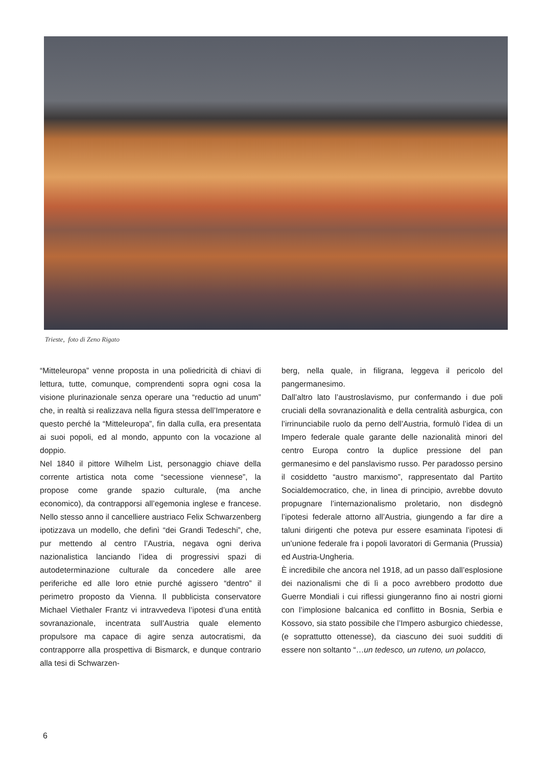Trieste, foto di Zeno Rigato
“Mitteleuropa” venne proposta in una poliedricità di chiavi di lettura, tutte, comunque, comprendenti sopra ogni cosa la visione plurinazionale senza operare una “reductio ad unum” che, in realtà si realizzava nella figura stessa dell’Imperatore e questo perché la “Mitteleuropa”, fin dalla culla, era presentata ai suoi popoli, ed al mondo, appunto con la vocazione al doppio.
Nel 1840 il pittore Wilhelm List, personaggio chiave della corrente artistica nota come “secessione viennese”, la propose come grande spazio culturale, (ma anche economico), da contrapporsi all’egemonia inglese e francese. Nello stesso anno il cancelliere austriaco Felix Schwarzenberg ipotizzava un modello, che definì “dei Grandi Tedeschi”, che, pur mettendo al centro l’Austria, negava ogni deriva nazionalistica lanciando l’idea di progressivi spazi di autodeterminazione culturale da concedere alle aree periferiche ed alle loro etnie purché agissero “dentro” il perimetro proposto da Vienna. Il pubblicista conservatore Michael Viethaler Frantz vi intravvedeva l’ipotesi d’una entità sovranazionale, incentrata sull’Austria quale elemento propulsore ma capace di agire senza autocratismi, da contrapporre alla prospettiva di Bismarck, e dunque contrario alla tesi di Schwarzen-
berg, nella quale, in filigrana, leggeva il pericolo del pangermanesimo.
Dall’altro lato l’austroslavismo, pur confermando i due poli cruciali della sovranazionalità e della centralità asburgica, con l’irrinunciabile ruolo da perno dell’Austria, formulò l’idea di un Impero federale quale garante delle nazionalità minori del centro Europa contro la duplice pressione del pan germanesimo e del panslavismo russo. Per paradosso persino il cosiddetto “austro marxismo”, rappresentato dal Partito Socialdemocratico, che, in linea di principio, avrebbe dovuto propugnare l’internazionalismo proletario, non disdegnò l’ipotesi federale attorno all’Austria, giungendo a far dire a taluni dirigenti che poteva pur essere esaminata l’ipotesi di un’unione federale fra i popoli lavoratori di Germania (Prussia) ed Austria-Ungheria.
È incredibile che ancora nel 1918, ad un passo dall’esplosione dei nazionalismi che di lì a poco avrebbero prodotto due Guerre Mondiali i cui riflessi giungeranno fino ai nostri giorni con l’implosione balcanica ed conflitto in Bosnia, Serbia e Kossovo, sia stato possibile che l’Impero asburgico chiedesse, (e soprattutto ottenesse), da ciascuno dei suoi sudditi di essere non soltanto “…un tedesco, un ruteno, un polacco,
6